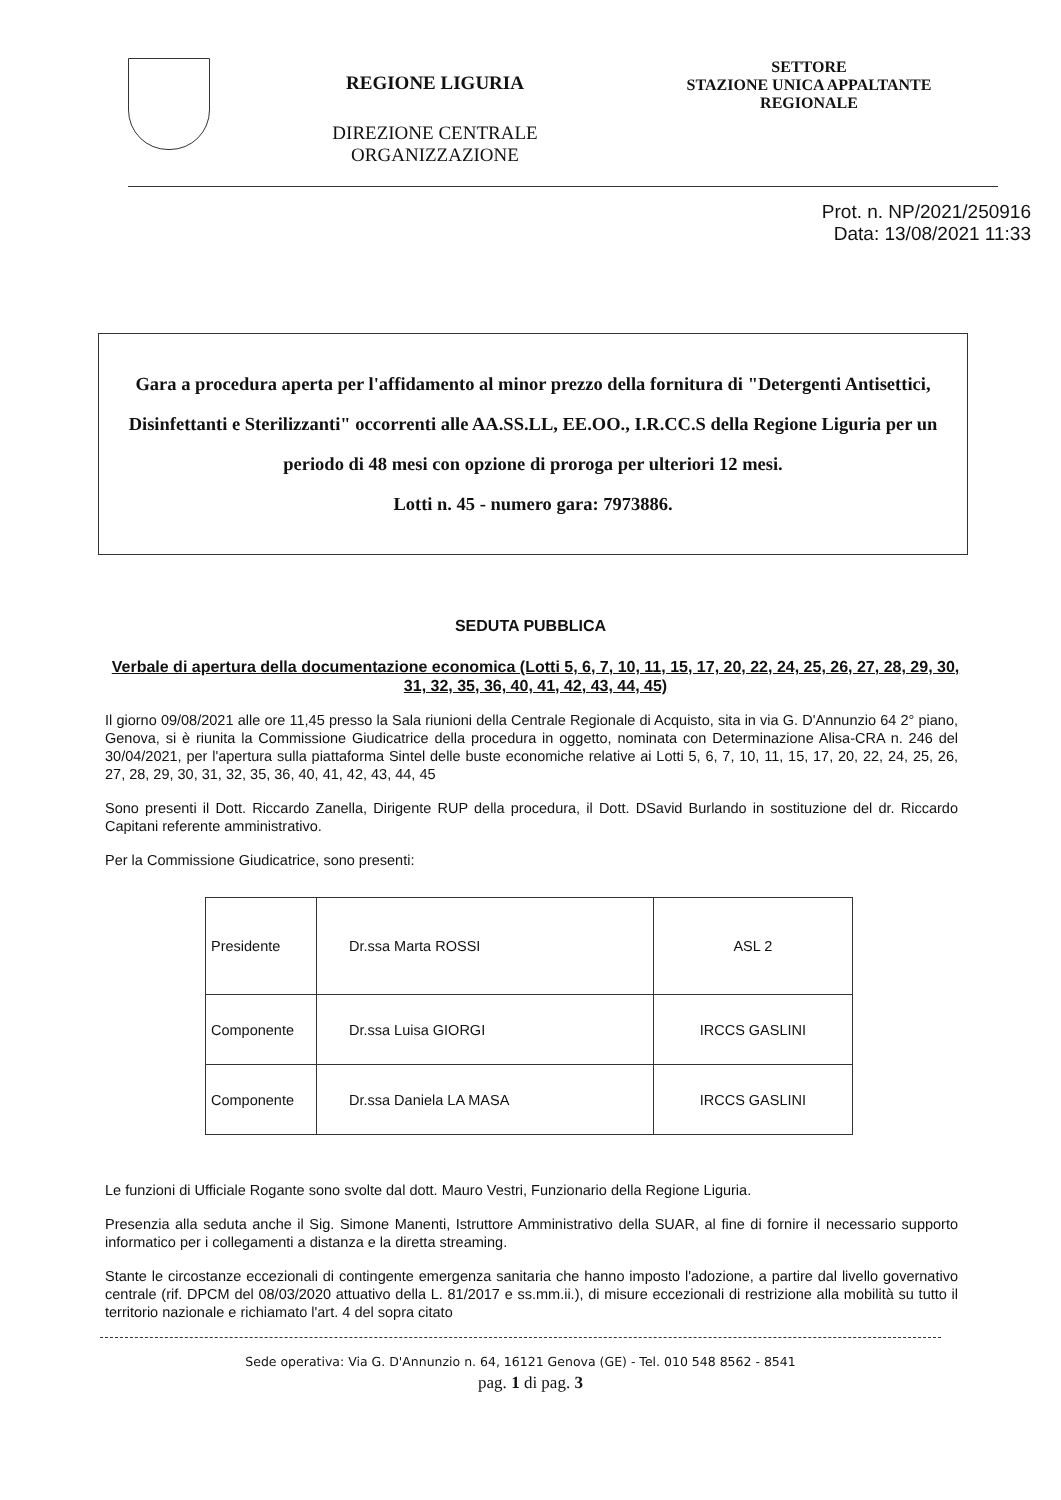REGIONE LIGURIA
DIREZIONE CENTRALE
ORGANIZZAZIONE
SETTORE
STAZIONE UNICA APPALTANTE
REGIONALE
Prot. n. NP/2021/250916
Data: 13/08/2021 11:33
Gara a procedura aperta per l'affidamento al minor prezzo della fornitura di "Detergenti Antisettici, Disinfettanti e Sterilizzanti" occorrenti alle AA.SS.LL, EE.OO., I.R.CC.S della Regione Liguria per un periodo di 48 mesi con opzione di proroga per ulteriori 12 mesi.
Lotti n. 45 - numero gara: 7973886.
SEDUTA PUBBLICA
Verbale di apertura della documentazione economica (Lotti 5, 6, 7, 10, 11, 15, 17, 20, 22, 24, 25, 26, 27, 28, 29, 30, 31, 32, 35, 36, 40, 41, 42, 43, 44, 45)
Il giorno 09/08/2021 alle ore 11,45 presso la Sala riunioni della Centrale Regionale di Acquisto, sita in via G. D'Annunzio 64 2° piano, Genova, si è riunita la Commissione Giudicatrice della procedura in oggetto, nominata con Determinazione Alisa-CRA n. 246 del 30/04/2021, per l'apertura sulla piattaforma Sintel delle buste economiche relative ai Lotti 5, 6, 7, 10, 11, 15, 17, 20, 22, 24, 25, 26, 27, 28, 29, 30, 31, 32, 35, 36, 40, 41, 42, 43, 44, 45
Sono presenti il Dott. Riccardo Zanella, Dirigente RUP della procedura, il Dott. DSavid Burlando in sostituzione del dr. Riccardo Capitani referente amministrativo.
Per la Commissione Giudicatrice, sono presenti:
| Presidente | Dr.ssa Marta ROSSI | ASL 2 |
| Componente | Dr.ssa Luisa GIORGI | IRCCS GASLINI |
| Componente | Dr.ssa Daniela LA MASA | IRCCS GASLINI |
Le funzioni di Ufficiale Rogante sono svolte dal dott. Mauro Vestri, Funzionario della Regione Liguria.
Presenzia alla seduta anche il Sig. Simone Manenti, Istruttore Amministrativo della SUAR, al fine di fornire il necessario supporto informatico per i collegamenti a distanza e la diretta streaming.
Stante le circostanze eccezionali di contingente emergenza sanitaria che hanno imposto l'adozione, a partire dal livello governativo centrale (rif. DPCM del 08/03/2020 attuativo della L. 81/2017 e ss.mm.ii.), di misure eccezionali di restrizione alla mobilità su tutto il territorio nazionale e richiamato l'art. 4 del sopra citato
Sede operativa: Via G. D'Annunzio n. 64, 16121 Genova (GE) - Tel. 010 548 8562 - 8541
pag. 1 di pag. 3